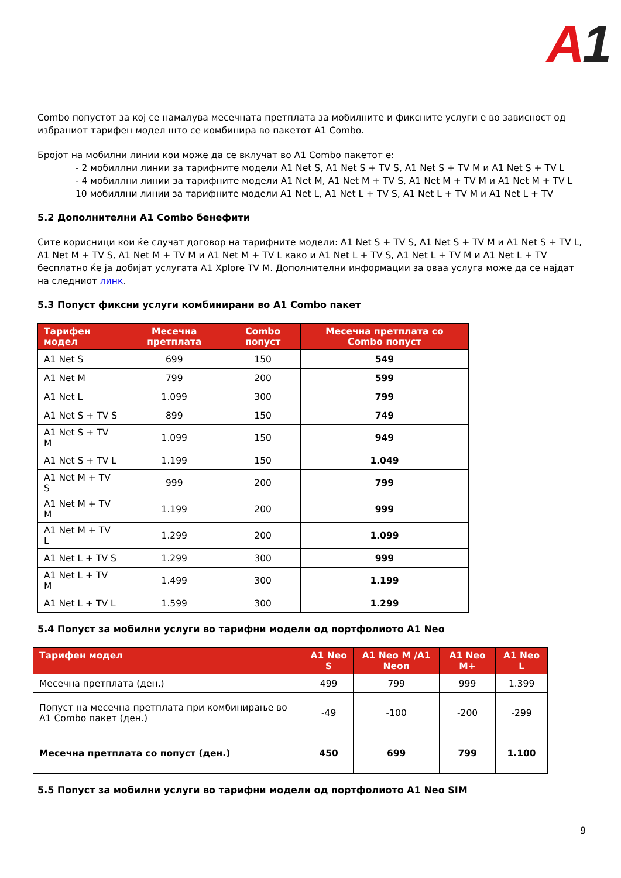A1
Combo попустот за кој се намалува месечната претплата за мобилните и фиксните услуги е во зависност од избраниот тарифен модел што се комбинира во пакетот А1 Combo.
Бројот на мобилни линии кои може да се вклучат во А1 Combo пакетот е:
- 2 мобиллни линии за тарифните модели А1 Net S, А1 Net S + TV S, А1 Net S + TV M и А1 Net S + TV L
- 4 мобиллни линии за тарифните модели А1 Net M, А1 Net M + TV S, А1 Net M + TV M и А1 Net M + TV L
10 мобиллни линии за тарифните модели А1 Net L, А1 Net L + TV S, А1 Net L + TV M и А1 Net L + TV
5.2 Дополнителни А1 Combo бенефити
Сите корисници кои ќе случат договор на тарифните модели: А1 Net S + TV S, А1 Net S + TV M и А1 Net S + TV L, А1 Net M + TV S, А1 Net M + TV M и А1 Net M + TV L како и А1 Net L + TV S, А1 Net L + TV M и А1 Net L + TV бесплатно ќе ја добијат услугата А1 Xplore TV M. Дополнителни информации за оваа услуга може да се најдат на следниот линк.
5.3 Попуст фиксни услуги комбинирани во А1 Combo пакет
| Тарифен модел | Месечна претплата | Combo попуст | Месечна претплата со Combo попуст |
| --- | --- | --- | --- |
| А1 Net S | 699 | 150 | 549 |
| А1 Net M | 799 | 200 | 599 |
| А1 Net L | 1.099 | 300 | 799 |
| А1 Net S + TV S | 899 | 150 | 749 |
| А1 Net S + TV M | 1.099 | 150 | 949 |
| А1 Net S + TV L | 1.199 | 150 | 1.049 |
| А1 Net M + TV S | 999 | 200 | 799 |
| А1 Net M + TV M | 1.199 | 200 | 999 |
| А1 Net M + TV L | 1.299 | 200 | 1.099 |
| А1 Net L + TV S | 1.299 | 300 | 999 |
| А1 Net L + TV M | 1.499 | 300 | 1.199 |
| А1 Net L + TV L | 1.599 | 300 | 1.299 |
5.4 Попуст за мобилни услуги во тарифни модели од портфолиото А1 Neo
| Тарифен модел | А1 Neo S | А1 Neo M /А1 Neon | А1 Neo M+ | А1 Neo L |
| --- | --- | --- | --- | --- |
| Месечна претплата (ден.) | 499 | 799 | 999 | 1.399 |
| Попуст на месечна претплата при комбинирање во А1 Combo пакет (ден.) | -49 | -100 | -200 | -299 |
| Месечна претплата со попуст (ден.) | 450 | 699 | 799 | 1.100 |
5.5 Попуст за мобилни услуги во тарифни модели од портфолиото А1 Neo SIM
9